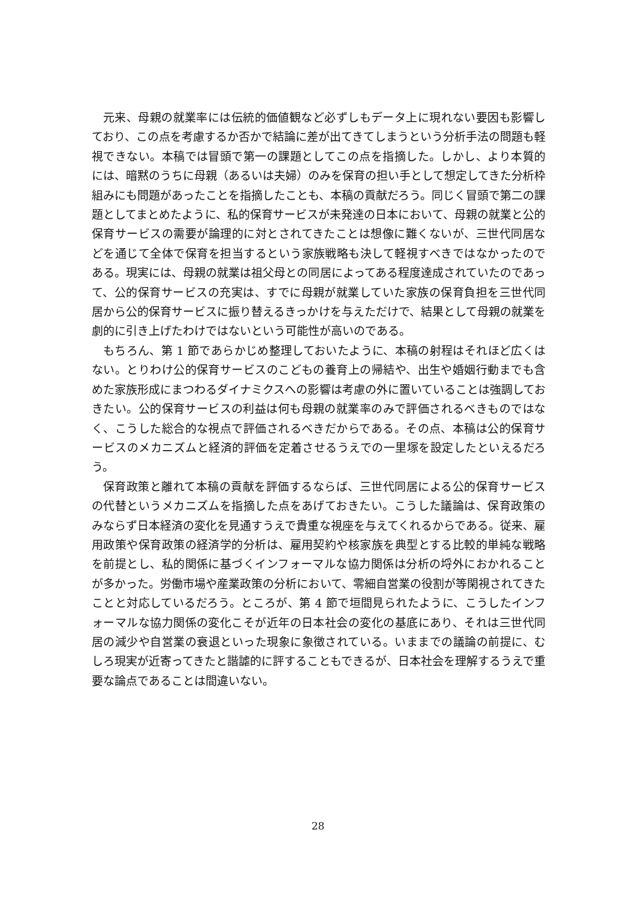元来、母親の就業率には伝統的価値観など必ずしもデータ上に現れない要因も影響しており、この点を考慮するか否かで結論に差が出てきてしまうという分析手法の問題も軽視できない。本稿では冒頭で第一の課題としてこの点を指摘した。しかし、より本質的には、暗黙のうちに母親（あるいは夫婦）のみを保育の担い手として想定してきた分析枠組みにも問題があったことを指摘したことも、本稿の貢献だろう。同じく冒頭で第二の課題としてまとめたように、私的保育サービスが未発達の日本において、母親の就業と公的保育サービスの需要が論理的に対とされてきたことは想像に難くないが、三世代同居などを通じて全体で保育を担当するという家族戦略も決して軽視すべきではなかったのである。現実には、母親の就業は祖父母との同居によってある程度達成されていたのであって、公的保育サービスの充実は、すでに母親が就業していた家族の保育負担を三世代同居から公的保育サービスに振り替えるきっかけを与えただけで、結果として母親の就業を劇的に引き上げたわけではないという可能性が高いのである。
もちろん、第 1 節であらかじめ整理しておいたように、本稿の射程はそれほど広くはない。とりわけ公的保育サービスのこどもの養育上の帰結や、出生や婚姻行動までも含めた家族形成にまつわるダイナミクスへの影響は考慮の外に置いていることは強調しておきたい。公的保育サービスの利益は何も母親の就業率のみで評価されるべきものではなく、こうした総合的な視点で評価されるべきだからである。その点、本稿は公的保育サービスのメカニズムと経済的評価を定着させるうえでの一里塚を設定したといえるだろう。
保育政策と離れて本稿の貢献を評価するならば、三世代同居による公的保育サービスの代替というメカニズムを指摘した点をあげておきたい。こうした議論は、保育政策のみならず日本経済の変化を見通すうえで貴重な視座を与えてくれるからである。従来、雇用政策や保育政策の経済学的分析は、雇用契約や核家族を典型とする比較的単純な戦略を前提とし、私的関係に基づくインフォーマルな協力関係は分析の埒外におかれることが多かった。労働市場や産業政策の分析において、零細自営業の役割が等閑視されてきたことと対応しているだろう。ところが、第 4 節で垣間見られたように、こうしたインフォーマルな協力関係の変化こそが近年の日本社会の変化の基底にあり、それは三世代同居の減少や自営業の衰退といった現象に象徴されている。いままでの議論の前提に、むしろ現実が近寄ってきたと諧謔的に評することもできるが、日本社会を理解するうえで重要な論点であることは間違いない。
28